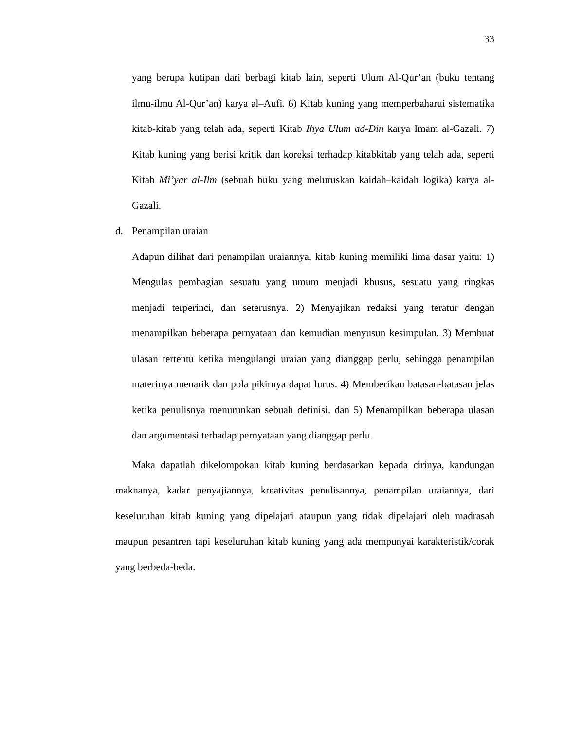33
yang berupa kutipan dari berbagi kitab lain, seperti Ulum Al-Qur’an (buku tentang ilmu-ilmu Al-Qur’an) karya al–Aufi. 6) Kitab kuning yang memperbaharui sistematika kitab-kitab yang telah ada, seperti Kitab Ihya Ulum ad-Din karya Imam al-Gazali. 7) Kitab kuning yang berisi kritik dan koreksi terhadap kitabkitab yang telah ada, seperti Kitab Mi’yar al-Ilm (sebuah buku yang meluruskan kaidah–kaidah logika) karya al-Gazali.
d. Penampilan uraian
Adapun dilihat dari penampilan uraiannya, kitab kuning memiliki lima dasar yaitu: 1) Mengulas pembagian sesuatu yang umum menjadi khusus, sesuatu yang ringkas menjadi terperinci, dan seterusnya. 2) Menyajikan redaksi yang teratur dengan menampilkan beberapa pernyataan dan kemudian menyusun kesimpulan. 3) Membuat ulasan tertentu ketika mengulangi uraian yang dianggap perlu, sehingga penampilan materinya menarik dan pola pikirnya dapat lurus. 4) Memberikan batasan-batasan jelas ketika penulisnya menurunkan sebuah definisi. dan 5) Menampilkan beberapa ulasan dan argumentasi terhadap pernyataan yang dianggap perlu.
Maka dapatlah dikelompokan kitab kuning berdasarkan kepada cirinya, kandungan maknanya, kadar penyajiannya, kreativitas penulisannya, penampilan uraiannya, dari keseluruhan kitab kuning yang dipelajari ataupun yang tidak dipelajari oleh madrasah maupun pesantren tapi keseluruhan kitab kuning yang ada mempunyai karakteristik/corak yang berbeda-beda.